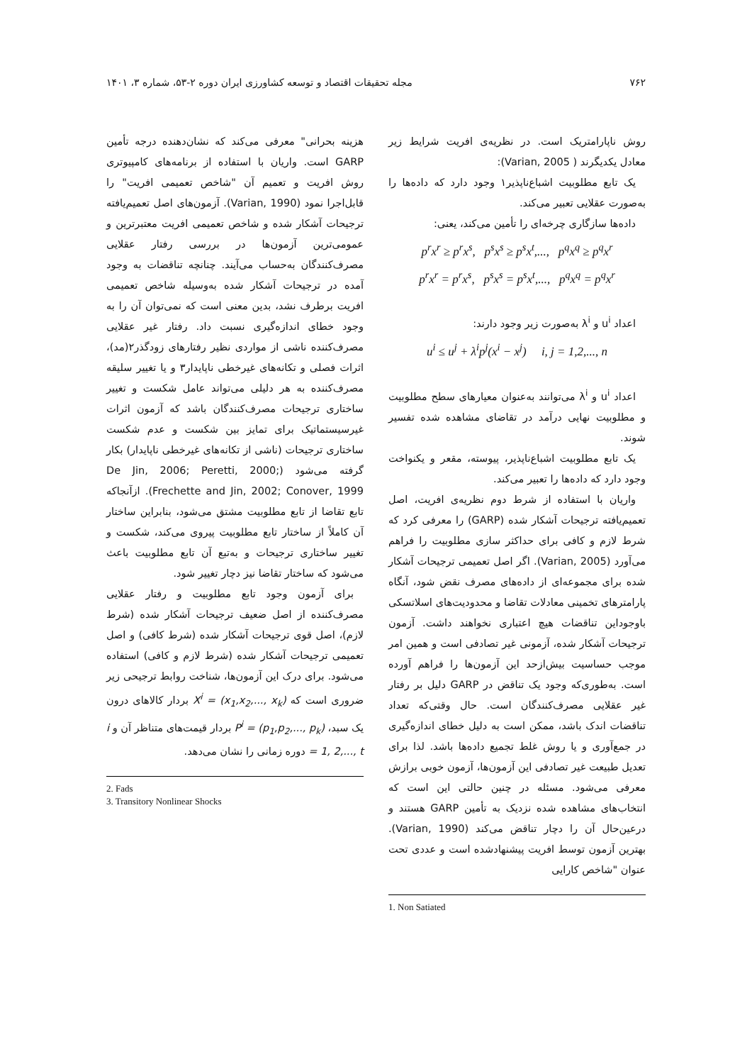۷۶۲ مجله تحقیقات اقتصاد و توسعه کشاورزی ایران دوره ۲-۵۳، شماره ۳، ۱۴۰۱
روش ناپارامتریک است. در نظریه‌ی افریت شرایط زیر معادل یکدیگرند ( Varian, 2005):
یک تابع مطلوبیت اشباع‌ناپذیر۱ وجود دارد که داده‌ها را به‌صورت عقلایی تعبیر می‌کند.
داده‌ها سازگاری چرخه‌ای را تأمین می‌کند، یعنی:
p<sup>r</sup>x<sup>r</sup> ≥ p<sup>r</sup>x<sup>s</sup>, p<sup>s</sup>x<sup>s</sup> ≥ p<sup>s</sup>x<sup>t</sup>,..., p<sup>q</sup>x<sup>q</sup> ≥ p<sup>q</sup>x<sup>r</sup>
p<sup>r</sup>x<sup>r</sup> = p<sup>r</sup>x<sup>s</sup>, p<sup>s</sup>x<sup>s</sup> = p<sup>s</sup>x<sup>t</sup>,..., p<sup>q</sup>x<sup>q</sup> = p<sup>q</sup>x<sup>r</sup>
اعداد u<sup>i</sup> و λ<sup>i</sup> به‌صورت زیر وجود دارند:
u<sup>i</sup> ≤ u<sup>j</sup> + λ<sup>i</sup>p<sup>j</sup>(x<sup>i</sup> − x<sup>j</sup>) i, j = 1,2,..., n
اعداد u<sup>i</sup> و λ<sup>i</sup> می‌توانند به‌عنوان معیارهای سطح مطلوبیت و مطلوبیت نهایی درآمد در تقاضای مشاهده شده تفسیر شوند.
یک تابع مطلوبیت اشباع‌ناپذیر، پیوسته، مقعر و یکنواخت وجود دارد که داده‌ها را تعبیر می‌کند.
واریان با استفاده از شرط دوم نظریه‌ی افریت، اصل تعمیم‌یافته ترجیحات آشکار شده (GARP) را معرفی کرد که شرط لازم و کافی برای حداکثر سازی مطلوبیت را فراهم می‌آورد (Varian, 2005). اگر اصل تعمیمی ترجیحات آشکار شده برای مجموعه‌ای از داده‌های مصرف نقض شود، آنگاه پارامترهای تخمینی معادلات تقاضا و محدودیت‌های اسلاتسکی باوجوداین تناقضات هیچ اعتباری نخواهند داشت. آزمون ترجیحات آشکار شده، آزمونی غیر تصادفی است و همین امر موجب حساسیت بیش‌ازحد این آزمون‌ها را فراهم آورده است. به‌طوری‌که وجود یک تناقض در GARP دلیل بر رفتار غیر عقلایی مصرف‌کنندگان است. حال وقتی‌که تعداد تناقضات اندک باشد، ممکن است به دلیل خطای اندازه‌گیری در جمع‌آوری و یا روش غلط تجمیع داده‌ها باشد. لذا برای تعدیل طبیعت غیر تصادفی این آزمون‌ها، آزمون خوبی برازش معرفی می‌شود. مسئله در چنین حالتی این است که انتخاب‌های مشاهده شده نزدیک به تأمین GARP هستند و درعین‌حال آن را دچار تناقض می‌کند (Varian, 1990). بهترین آزمون توسط افریت پیشنهادشده است و عددی تحت عنوان "شاخص کارایی
1. Non Satiated
هزینه بحرانی" معرفی می‌کند که نشان‌دهنده درجه تأمین GARP است. واریان با استفاده از برنامه‌های کامپیوتری روش افریت و تعمیم آن "شاخص تعمیمی افریت" را قابل‌اجرا نمود (Varian, 1990). آزمون‌های اصل تعمیم‌یافته ترجیحات آشکار شده و شاخص تعمیمی افریت معتبرترین و عمومی‌ترین آزمون‌ها در بررسی رفتار عقلایی مصرف‌کنندگان به‌حساب می‌آیند. چنانچه تناقضات به وجود آمده در ترجیحات آشکار شده به‌وسیله شاخص تعمیمی افریت برطرف نشد، بدین معنی است که نمی‌توان آن را به وجود خطای اندازه‌گیری نسبت داد. رفتار غیر عقلایی مصرف‌کننده ناشی از مواردی نظیر رفتارهای زودگذر۲(مد)، اثرات فصلی و تکانه‌های غیرخطی ناپایدار۳ و یا تغییر سلیقه مصرف‌کننده به هر دلیلی می‌تواند عامل شکست و تغییر ساختاری ترجیحات مصرف‌کنندگان باشد که آزمون اثرات غیرسیستماتیک برای تمایز بین شکست و عدم شکست ساختاری ترجیحات (ناشی از تکانه‌های غیرخطی ناپایدار) بکار گرفته می‌شود (De Jin, 2006; Peretti, 2000; Frechette and Jin, 2002; Conover, 1999). ازآنجاکه تابع تقاضا از تابع مطلوبیت مشتق می‌شود، بنابراین ساختار آن کاملاً از ساختار تابع مطلوبیت پیروی می‌کند، شکست و تغییر ساختاری ترجیحات و به‌تبع آن تابع مطلوبیت باعث می‌شود که ساختار تقاضا نیز دچار تغییر شود.
برای آزمون وجود تابع مطلوبیت و رفتار عقلایی مصرف‌کننده از اصل ضعیف ترجیحات آشکار شده (شرط لازم)، اصل قوی ترجیحات آشکار شده (شرط کافی) و اصل تعمیمی ترجیحات آشکار شده (شرط لازم و کافی) استفاده می‌شود. برای درک این آزمون‌ها، شناخت روابط ترجیحی زیر ضروری است که X<sup>i</sup> = (x<sub>1</sub>,x<sub>2</sub>,..., x<sub>k</sub>) بردار کالاهای درون یک سبد، P<sup>i</sup> = (p<sub>1</sub>,p<sub>2</sub>,..., p<sub>k</sub>) بردار قیمت‌های متناظر آن و i = 1, 2,..., t دوره زمانی را نشان می‌دهد.
2. Fads
3. Transitory Nonlinear Shocks